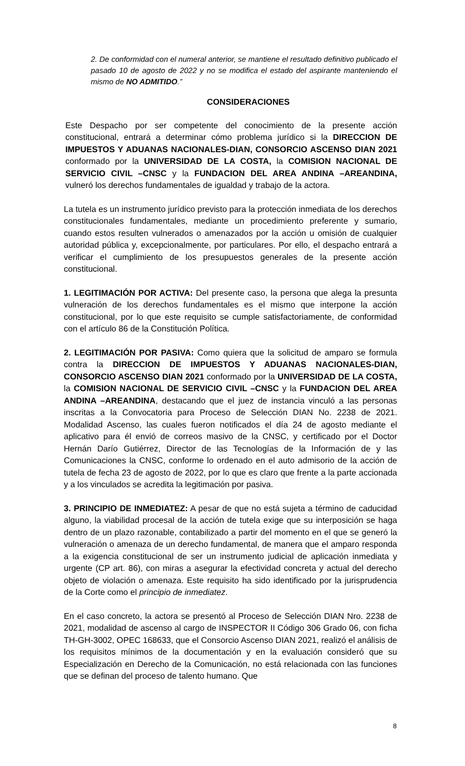2. De conformidad con el numeral anterior, se mantiene el resultado definitivo publicado el pasado 10 de agosto de 2022 y no se modifica el estado del aspirante manteniendo el mismo de NO ADMITIDO.”
CONSIDERACIONES
Este Despacho por ser competente del conocimiento de la presente acción constitucional, entrará a determinar cómo problema jurídico si la DIRECCION DE IMPUESTOS Y ADUANAS NACIONALES-DIAN, CONSORCIO ASCENSO DIAN 2021 conformado por la UNIVERSIDAD DE LA COSTA, la COMISION NACIONAL DE SERVICIO CIVIL –CNSC y la FUNDACION DEL AREA ANDINA –AREANDINA, vulneró los derechos fundamentales de igualdad y trabajo de la actora.
La tutela es un instrumento jurídico previsto para la protección inmediata de los derechos constitucionales fundamentales, mediante un procedimiento preferente y sumario, cuando estos resulten vulnerados o amenazados por la acción u omisión de cualquier autoridad pública y, excepcionalmente, por particulares. Por ello, el despacho entrará a verificar el cumplimiento de los presupuestos generales de la presente acción constitucional.
1. LEGITIMACIÓN POR ACTIVA: Del presente caso, la persona que alega la presunta vulneración de los derechos fundamentales es el mismo que interpone la acción constitucional, por lo que este requisito se cumple satisfactoriamente, de conformidad con el artículo 86 de la Constitución Política.
2. LEGITIMACIÓN POR PASIVA: Como quiera que la solicitud de amparo se formula contra la DIRECCION DE IMPUESTOS Y ADUANAS NACIONALES-DIAN, CONSORCIO ASCENSO DIAN 2021 conformado por la UNIVERSIDAD DE LA COSTA, la COMISION NACIONAL DE SERVICIO CIVIL –CNSC y la FUNDACION DEL AREA ANDINA –AREANDINA, destacando que el juez de instancia vinculó a las personas inscritas a la Convocatoria para Proceso de Selección DIAN No. 2238 de 2021. Modalidad Ascenso, las cuales fueron notificados el día 24 de agosto mediante el aplicativo para él envió de correos masivo de la CNSC, y certificado por el Doctor Hernán Darío Gutiérrez, Director de las Tecnologías de la Información de y las Comunicaciones la CNSC, conforme lo ordenado en el auto admisorio de la acción de tutela de fecha 23 de agosto de 2022, por lo que es claro que frente a la parte accionada y a los vinculados se acredita la legitimación por pasiva.
3. PRINCIPIO DE INMEDIATEZ: A pesar de que no está sujeta a término de caducidad alguno, la viabilidad procesal de la acción de tutela exige que su interposición se haga dentro de un plazo razonable, contabilizado a partir del momento en el que se generó la vulneración o amenaza de un derecho fundamental, de manera que el amparo responda a la exigencia constitucional de ser un instrumento judicial de aplicación inmediata y urgente (CP art. 86), con miras a asegurar la efectividad concreta y actual del derecho objeto de violación o amenaza. Este requisito ha sido identificado por la jurisprudencia de la Corte como el principio de inmediatez.
En el caso concreto, la actora se presentó al Proceso de Selección DIAN Nro. 2238 de 2021, modalidad de ascenso al cargo de INSPECTOR II Código 306 Grado 06, con ficha TH-GH-3002, OPEC 168633, que el Consorcio Ascenso DIAN 2021, realizó el análisis de los requisitos mínimos de la documentación y en la evaluación consideró que su Especialización en Derecho de la Comunicación, no está relacionada con las funciones que se definan del proceso de talento humano. Que
8